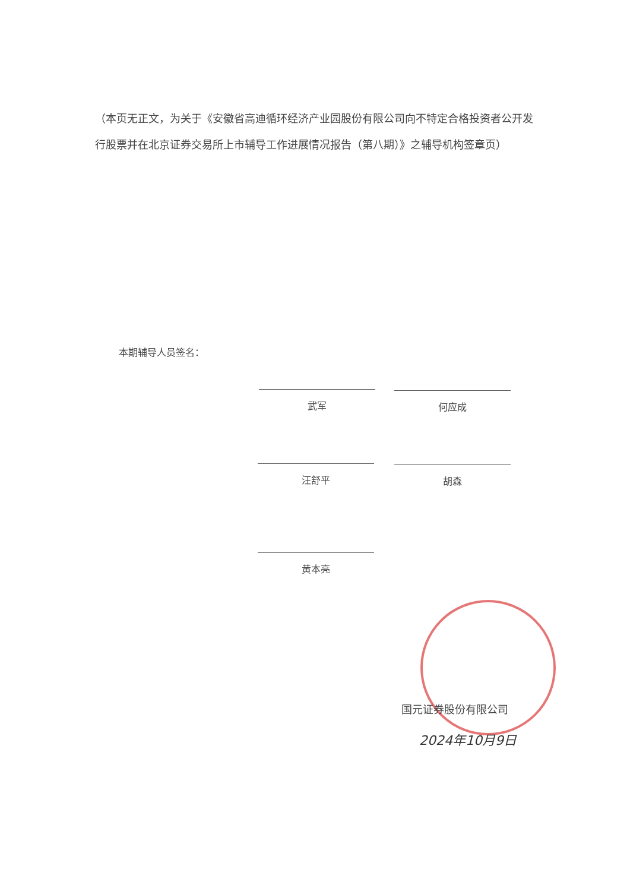（本页无正文，为关于《安徽省高迪循环经济产业园股份有限公司向不特定合格投资者公开发行股票并在北京证券交易所上市辅导工作进展情况报告（第八期）》之辅导机构签章页）
本期辅导人员签名：
武军 何应成
汪舒平 胡森
黄本亮
国元证券股份有限公司
2024年10月9日